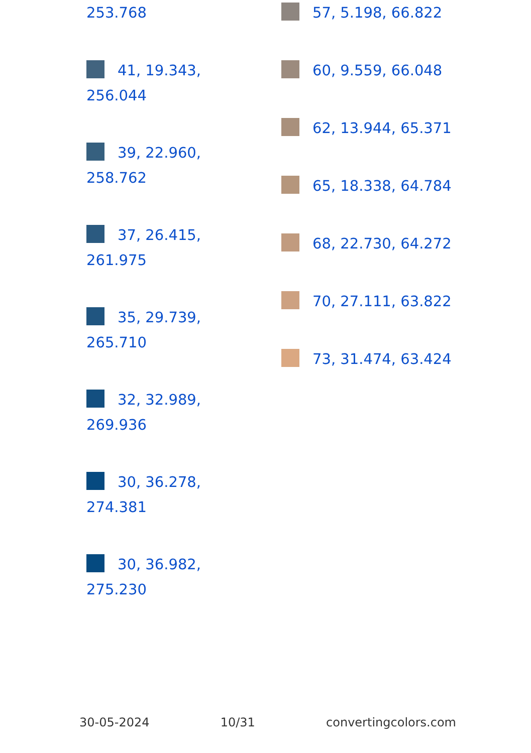253.768
41, 19.343, 256.044
39, 22.960, 258.762
37, 26.415, 261.975
35, 29.739, 265.710
32, 32.989, 269.936
30, 36.278, 274.381
30, 36.982, 275.230
57, 5.198, 66.822
60, 9.559, 66.048
62, 13.944, 65.371
65, 18.338, 64.784
68, 22.730, 64.272
70, 27.111, 63.822
73, 31.474, 63.424
30-05-2024 10/31 convertingcolors.com